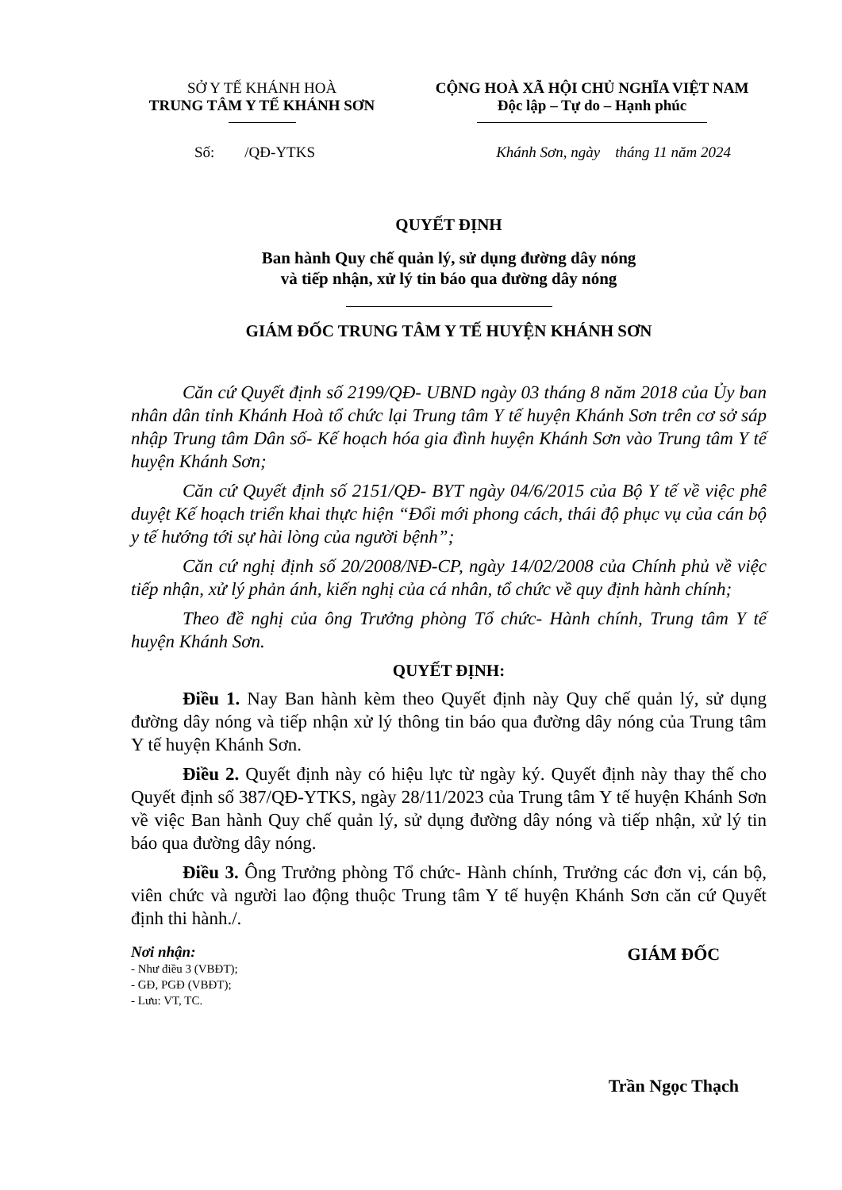SỞ Y TẾ KHÁNH HOÀ
TRUNG TÂM Y TẾ KHÁNH SƠN
CỘNG HOÀ XÃ HỘI CHỦ NGHĨA VIỆT NAM
Độc lập – Tự do – Hạnh phúc
Số: /QĐ-YTKS Khánh Sơn, ngày tháng 11 năm 2024
QUYẾT ĐỊNH
Ban hành Quy chế quản lý, sử dụng đường dây nóng
và tiếp nhận, xử lý tin báo qua đường dây nóng
GIÁM ĐỐC TRUNG TÂM Y TẾ HUYỆN KHÁNH SƠN
Căn cứ Quyết định số 2199/QĐ- UBND ngày 03 tháng 8 năm 2018 của Ủy ban nhân dân tỉnh Khánh Hoà tổ chức lại Trung tâm Y tế huyện Khánh Sơn trên cơ sở sáp nhập Trung tâm Dân số- Kế hoạch hóa gia đình huyện Khánh Sơn vào Trung tâm Y tế huyện Khánh Sơn;
Căn cứ Quyết định số 2151/QĐ- BYT ngày 04/6/2015 của Bộ Y tế về việc phê duyệt Kế hoạch triển khai thực hiện “Đổi mới phong cách, thái độ phục vụ của cán bộ y tế hướng tới sự hài lòng của người bệnh”;
Căn cứ nghị định số 20/2008/NĐ-CP, ngày 14/02/2008 của Chính phủ về việc tiếp nhận, xử lý phản ánh, kiến nghị của cá nhân, tổ chức về quy định hành chính;
Theo đề nghị của ông Trưởng phòng Tổ chức- Hành chính, Trung tâm Y tế huyện Khánh Sơn.
QUYẾT ĐỊNH:
Điều 1. Nay Ban hành kèm theo Quyết định này Quy chế quản lý, sử dụng đường dây nóng và tiếp nhận xử lý thông tin báo qua đường dây nóng của Trung tâm Y tế huyện Khánh Sơn.
Điều 2. Quyết định này có hiệu lực từ ngày ký. Quyết định này thay thế cho Quyết định số 387/QĐ-YTKS, ngày 28/11/2023 của Trung tâm Y tế huyện Khánh Sơn về việc Ban hành Quy chế quản lý, sử dụng đường dây nóng và tiếp nhận, xử lý tin báo qua đường dây nóng.
Điều 3. Ông Trưởng phòng Tổ chức- Hành chính, Trưởng các đơn vị, cán bộ, viên chức và người lao động thuộc Trung tâm Y tế huyện Khánh Sơn căn cứ Quyết định thi hành./.
Nơi nhận:
- Như điều 3 (VBĐT);
- GĐ, PGĐ (VBĐT);
- Lưu: VT, TC.
GIÁM ĐỐC
Trần Ngọc Thạch